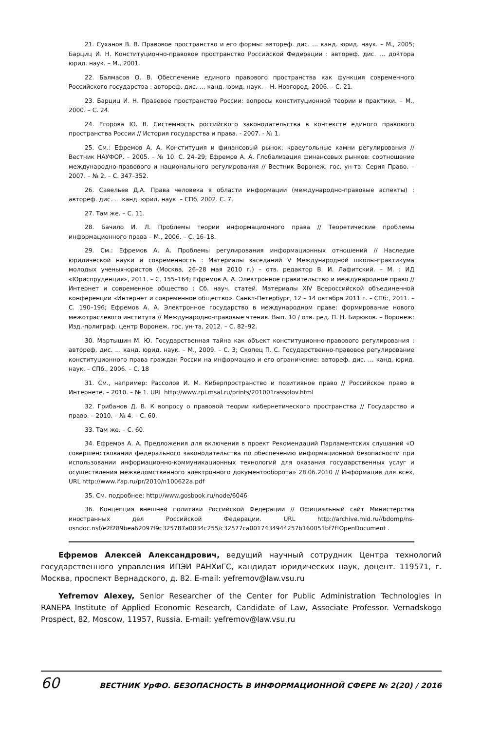21. Суханов В. В. Правовое пространство и его формы: автореф. дис. … канд. юрид. наук. – М., 2005; Барциц И. Н. Конституционно-правовое пространство Российской Федерации : автореф. дис. … доктора юрид. наук. – М., 2001.
22. Балмасов О. В. Обеспечение единого правового пространства как функция современного Российского государства : автореф. дис. … канд. юрид. наук. – Н. Новгород, 2006. – С. 21.
23. Барциц И. Н. Правовое пространство России: вопросы конституционной теории и практики. – М., 2000. – С. 24.
24. Егорова Ю. В. Системность российского законодательства в контексте единого правового пространства России // История государства и права. - 2007. - № 1.
25. См.: Ефремов А. А. Конституция и финансовый рынок: краеугольные камни регулирования // Вестник НАУФОР. – 2005. – № 10. С. 24–29; Ефремов А. А. Глобализация финансовых рынков: соотношение международно-правового и национального регулирования // Вестник Воронеж. гос. ун-та: Серия Право. – 2007. – № 2. – С. 347–352.
26. Савельев Д.А. Права человека в области информации (международно-правовые аспекты) : автореф. дис. … канд. юрид. наук. – СПб, 2002. С. 7.
27. Там же. – С. 11.
28. Бачило И. Л. Проблемы теории информационного права // Теоретические проблемы информационного права – М., 2006. – С. 16–18.
29. См.: Ефремов А. А. Проблемы регулирования информационных отношений // Наследие юридической науки и современность : Материалы заседаний V Международной школы-практикума молодых ученых-юристов (Москва, 26–28 мая 2010 г.) – отв. редактор В. И. Лафитский. – М. : ИД «Юриспруденция», 2011. – С. 155–164; Ефремов А. А. Электронное правительство и международное право // Интернет и современное общество : Сб. науч. статей. Материалы XIV Всероссийской объединенной конференции «Интернет и современное общество». Санкт-Петербург, 12 – 14 октября 2011 г. – СПб:, 2011. – С. 190–196; Ефремов А. А. Электронное государство в международном праве: формирование нового межотраслевого института // Международно-правовые чтения. Вып. 10 / отв. ред. П. Н. Бирюков. – Воронеж: Изд.-полиграф. центр Воронеж. гос. ун-та, 2012. – С. 82–92.
30. Мартышин М. Ю. Государственная тайна как объект конституционно-правового регулирования : автореф. дис. … канд. юрид. наук. – М., 2009. – С. 3; Скопец П. С. Государственно-правовое регулирование конституционного права граждан России на информацию и его ограничение: автореф. дис. … канд. юрид. наук. – СПб., 2006. – С. 18
31. См., например: Рассолов И. М. Киберпространство и позитивное право // Российское право в Интернете. – 2010. – № 1. URL http://www.rpi.msal.ru/prints/201001rassolov.html
32. Грибанов Д. В. К вопросу о правовой теории кибернетического пространства // Государство и право. – 2010. – № 4. – С. 60.
33. Там же. – С. 60.
34. Ефремов А. А. Предложения для включения в проект Рекомендаций Парламентских слушаний «О совершенствовании федерального законодательства по обеспечению информационной безопасности при использовании информационно-коммуникационных технологий для оказания государственных услуг и осуществления межведомственного электронного документооборота» 28.06.2010 // Информация для всех, URL http://www.ifap.ru/pr/2010/n100622a.pdf
35. См. подробнее: http://www.gosbook.ru/node/6046
36. Концепция внешней политики Российской Федерации // Официальный сайт Министерства иностранных дел Российской Федерации. URL http://archive.mid.ru//bdomp/ns-osndoc.nsf/e2f289bea62097f9c325787a0034c255/c32577ca0017434944257b160051bf7f!OpenDocument .
Ефремов Алексей Александрович, ведущий научный сотрудник Центра технологий государственного управления ИПЭИ РАНХиГС, кандидат юридических наук, доцент. 119571, г. Москва, проспект Вернадского, д. 82. E-mail: yefremov@law.vsu.ru
Yefremov Alexey, Senior Researcher of the Center for Public Administration Technologies in RANEPA Institute of Applied Economic Research, Candidate of Law, Associate Professor. Vernadskogo Prospect, 82, Moscow, 11957, Russia. E-mail: yefremov@law.vsu.ru
60 ВЕСТНИК УрФО. БЕЗОПАСНОСТЬ В ИНФОРМАЦИОННОЙ СФЕРЕ № 2(20) / 2016